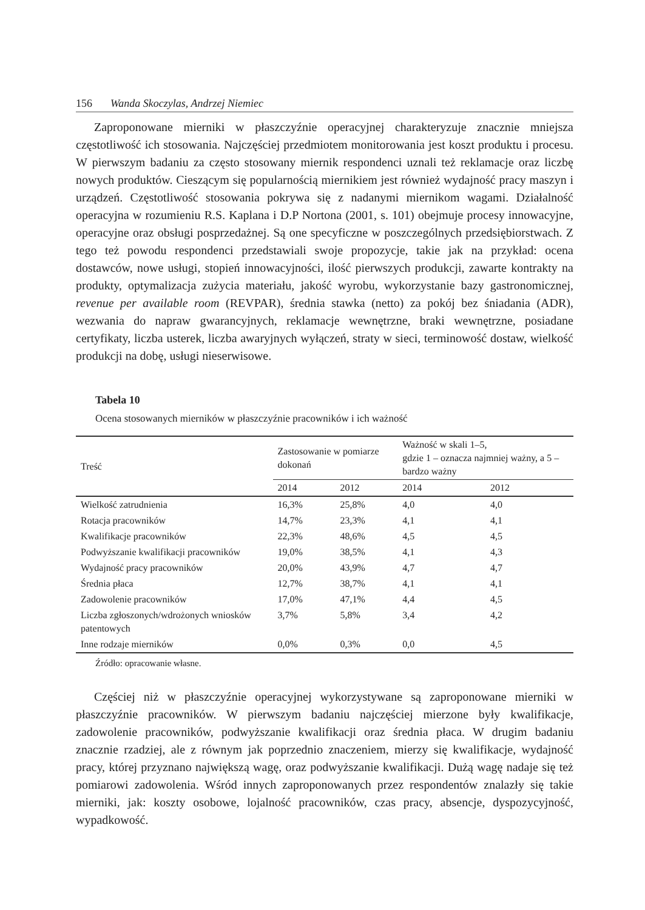156 Wanda Skoczylas, Andrzej Niemiec
Zaproponowane mierniki w płaszczyźnie operacyjnej charakteryzuje znacznie mniejsza częstotliwość ich stosowania. Najczęściej przedmiotem monitorowania jest koszt produktu i procesu. W pierwszym badaniu za często stosowany miernik respondenci uznali też reklamacje oraz liczbę nowych produktów. Cieszącym się popularnością miernikiem jest również wydajność pracy maszyn i urządzeń. Częstotliwość stosowania pokrywa się z nadanymi miernikom wagami. Działalność operacyjna w rozumieniu R.S. Kaplana i D.P Nortona (2001, s. 101) obejmuje procesy innowacyjne, operacyjne oraz obsługi posprzedażnej. Są one specyficzne w poszczególnych przedsiębiorstwach. Z tego też powodu respondenci przedstawiali swoje propozycje, takie jak na przykład: ocena dostawców, nowe usługi, stopień innowacyjności, ilość pierwszych produkcji, zawarte kontrakty na produkty, optymalizacja zużycia materiału, jakość wyrobu, wykorzystanie bazy gastronomicznej, revenue per available room (REVPAR), średnia stawka (netto) za pokój bez śniadania (ADR), wezwania do napraw gwarancyjnych, reklamacje wewnętrzne, braki wewnętrzne, posiadane certyfikaty, liczba usterek, liczba awaryjnych wyłączeń, straty w sieci, terminowość dostaw, wielkość produkcji na dobę, usługi nieserwisowe.
Tabela 10
Ocena stosowanych mierników w płaszczyźnie pracowników i ich ważność
| Treść | Zastosowanie w pomiarze dokonań | | Ważność w skali 1–5, gdzie 1 – oznacza najmniej ważny, a 5 – bardzo ważny | |
| --- | --- | --- | --- | --- |
| | 2014 | 2012 | 2014 | 2012 |
| Wielkość zatrudnienia | 16,3% | 25,8% | 4,0 | 4,0 |
| Rotacja pracowników | 14,7% | 23,3% | 4,1 | 4,1 |
| Kwalifikacje pracowników | 22,3% | 48,6% | 4,5 | 4,5 |
| Podwyższanie kwalifikacji pracowników | 19,0% | 38,5% | 4,1 | 4,3 |
| Wydajność pracy pracowników | 20,0% | 43,9% | 4,7 | 4,7 |
| Średnia płaca | 12,7% | 38,7% | 4,1 | 4,1 |
| Zadowolenie pracowników | 17,0% | 47,1% | 4,4 | 4,5 |
| Liczba zgłoszonych/wdrożonych wniosków patentowych | 3,7% | 5,8% | 3,4 | 4,2 |
| Inne rodzaje mierników | 0,0% | 0,3% | 0,0 | 4,5 |
Źródło: opracowanie własne.
Częściej niż w płaszczyźnie operacyjnej wykorzystywane są zaproponowane mierniki w płaszczyźnie pracowników. W pierwszym badaniu najczęściej mierzone były kwalifikacje, zadowolenie pracowników, podwyższanie kwalifikacji oraz średnia płaca. W drugim badaniu znacznie rzadziej, ale z równym jak poprzednio znaczeniem, mierzy się kwalifikacje, wydajność pracy, której przyznano największą wagę, oraz podwyższanie kwalifikacji. Dużą wagę nadaje się też pomiarowi zadowolenia. Wśród innych zaproponowanych przez respondentów znalazły się takie mierniki, jak: koszty osobowe, lojalność pracowników, czas pracy, absencje, dyspozycyjność, wypadkowość.